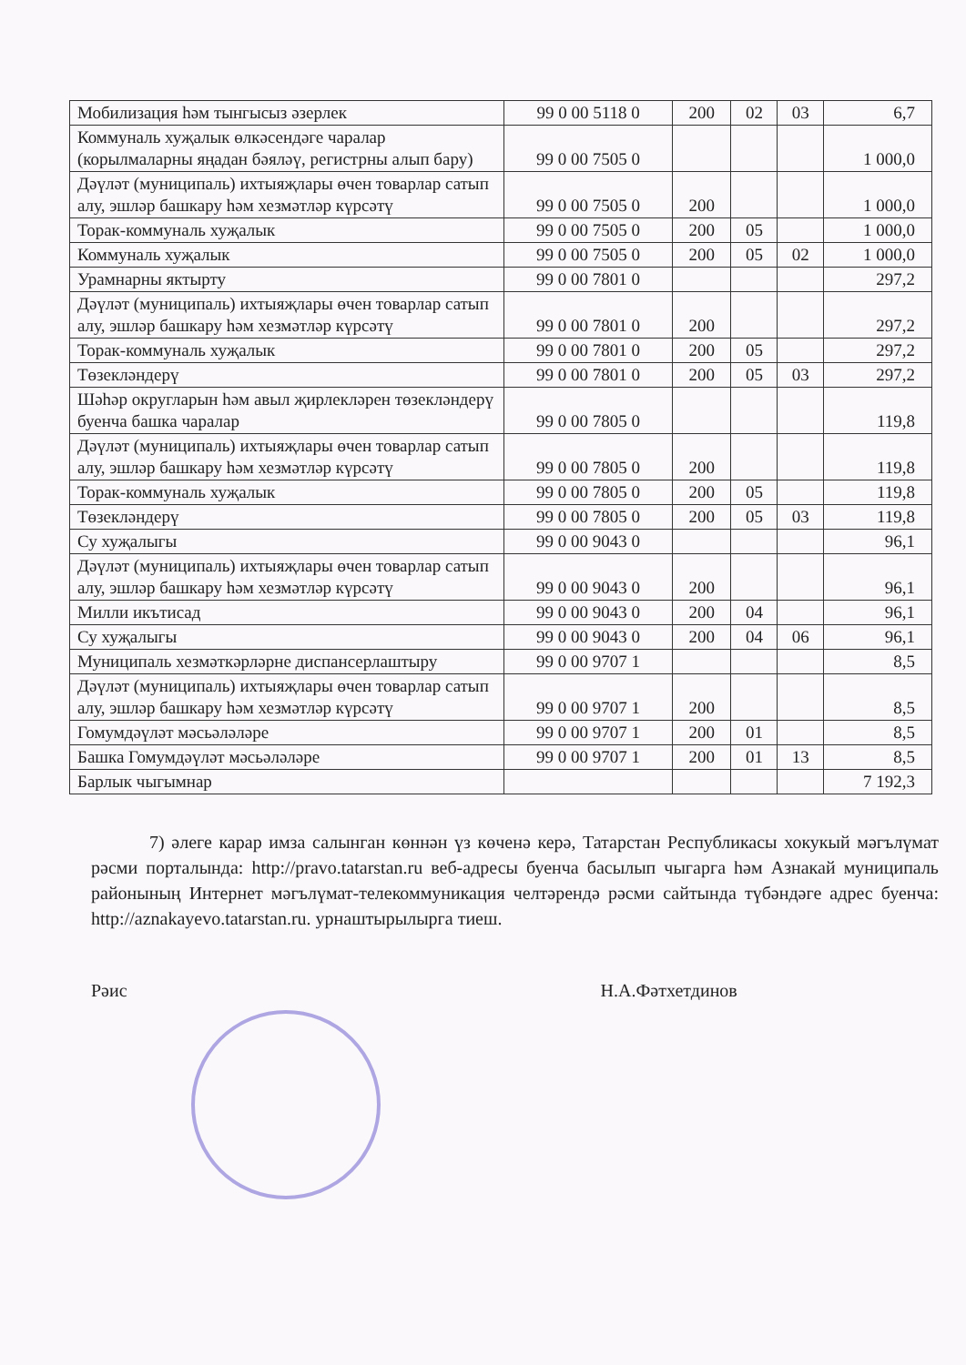| Мобилизация һәм тынгысыз әзерлек | 99 0 00 5118 0 | 200 | 02 | 03 | 6,7 |
| Коммуналь хуҗалык өлкәсендәге чаралар (корылмаларны яңадан бәяләү, регистрны алып бару) | 99 0 00 7505 0 | | | | 1 000,0 |
| Дәүләт (муниципаль) ихтыяҗлары өчен товарлар сатып алу, эшләр башкару һәм хезмәтләр күрсәтү | 99 0 00 7505 0 | 200 | | | 1 000,0 |
| Торак-коммуналь хуҗалык | 99 0 00 7505 0 | 200 | 05 | | 1 000,0 |
| Коммуналь хуҗалык | 99 0 00 7505 0 | 200 | 05 | 02 | 1 000,0 |
| Урамнарны яктырту | 99 0 00 7801 0 | | | | 297,2 |
| Дәүләт (муниципаль) ихтыяҗлары өчен товарлар сатып алу, эшләр башкару һәм хезмәтләр күрсәтү | 99 0 00 7801 0 | 200 | | | 297,2 |
| Торак-коммуналь хуҗалык | 99 0 00 7801 0 | 200 | 05 | | 297,2 |
| Төзекләндерү | 99 0 00 7801 0 | 200 | 05 | 03 | 297,2 |
| Шәһәр округларын һәм авыл җирлекләрен төзекләндерү буенча башка чаралар | 99 0 00 7805 0 | | | | 119,8 |
| Дәүләт (муниципаль) ихтыяҗлары өчен товарлар сатып алу, эшләр башкару һәм хезмәтләр күрсәтү | 99 0 00 7805 0 | 200 | | | 119,8 |
| Торак-коммуналь хуҗалык | 99 0 00 7805 0 | 200 | 05 | | 119,8 |
| Төзекләндерү | 99 0 00 7805 0 | 200 | 05 | 03 | 119,8 |
| Су хуҗалыгы | 99 0 00 9043 0 | | | | 96,1 |
| Дәүләт (муниципаль) ихтыяҗлары өчен товарлар сатып алу, эшләр башкару һәм хезмәтләр күрсәтү | 99 0 00 9043 0 | 200 | | | 96,1 |
| Милли икътисад | 99 0 00 9043 0 | 200 | 04 | | 96,1 |
| Су хуҗалыгы | 99 0 00 9043 0 | 200 | 04 | 06 | 96,1 |
| Муниципаль хезмәткәрләрне диспансерлаштыру | 99 0 00 9707 1 | | | | 8,5 |
| Дәүләт (муниципаль) ихтыяҗлары өчен товарлар сатып алу, эшләр башкару һәм хезмәтләр күрсәтү | 99 0 00 9707 1 | 200 | | | 8,5 |
| Гомумдәүләт мәсьәләләре | 99 0 00 9707 1 | 200 | 01 | | 8,5 |
| Башка Гомумдәүләт мәсьәләләре | 99 0 00 9707 1 | 200 | 01 | 13 | 8,5 |
| Барлык чыгымнар | | | | | 7 192,3 |
7) әлеге карар имза салынган көннән үз көченә керә, Татарстан Республикасы хокукый мәгълүмат рәсми порталында: http://pravo.tatarstan.ru веб-адресы буенча басылып чыгарга һәм Азнакай муниципаль районының Интернет мәгълүмат-телекоммуникация челтәрендә рәсми сайтында түбәндәге адрес буенча: http://aznakayevo.tatarstan.ru. урнаштырылырга тиеш.
Рәис Н.А.Фәтхетдинов